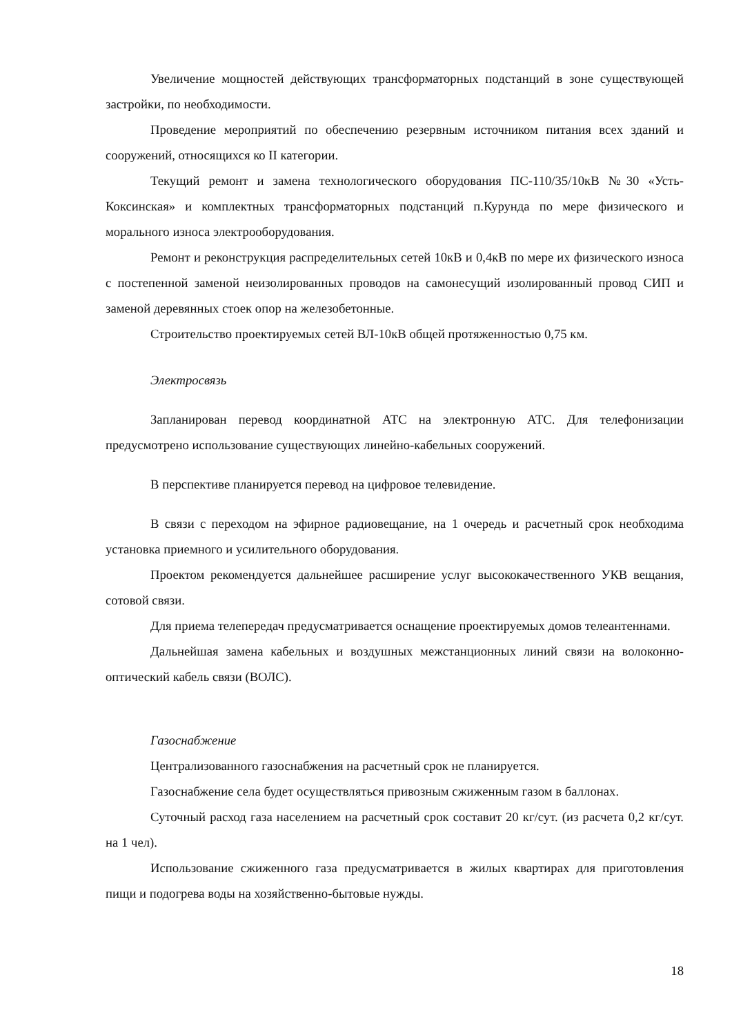Увеличение мощностей действующих трансформаторных подстанций в зоне существующей застройки, по необходимости.
Проведение мероприятий по обеспечению резервным источником питания всех зданий и сооружений, относящихся ко II категории.
Текущий ремонт и замена технологического оборудования ПС-110/35/10кВ №30 «Усть-Коксинская» и комплектных трансформаторных подстанций п.Курунда по мере физического и морального износа электрооборудования.
Ремонт и реконструкция распределительных сетей 10кВ и 0,4кВ по мере их физического износа с постепенной заменой неизолированных проводов на самонесущий изолированный провод СИП и заменой деревянных стоек опор на железобетонные.
Строительство проектируемых сетей ВЛ-10кВ общей протяженностью 0,75 км.
Электросвязь
Запланирован перевод координатной АТС на электронную АТС. Для телефонизации предусмотрено использование существующих линейно-кабельных сооружений.
В перспективе планируется перевод на цифровое телевидение.
В связи с переходом на эфирное радиовещание, на 1 очередь и расчетный срок необходима установка приемного и усилительного оборудования.
Проектом рекомендуется дальнейшее расширение услуг высококачественного УКВ вещания, сотовой связи.
Для приема телепередач предусматривается оснащение проектируемых домов телеантеннами.
Дальнейшая замена кабельных и воздушных межстанционных линий связи на волоконно-оптический кабель связи (ВОЛС).
Газоснабжение
Централизованного газоснабжения на расчетный срок не планируется.
Газоснабжение села будет осуществляться привозным сжиженным газом в баллонах.
Суточный расход газа населением на расчетный срок составит 20 кг/сут. (из расчета 0,2 кг/сут. на 1 чел).
Использование сжиженного газа предусматривается в жилых квартирах для приготовления пищи и подогрева воды на хозяйственно-бытовые нужды.
18